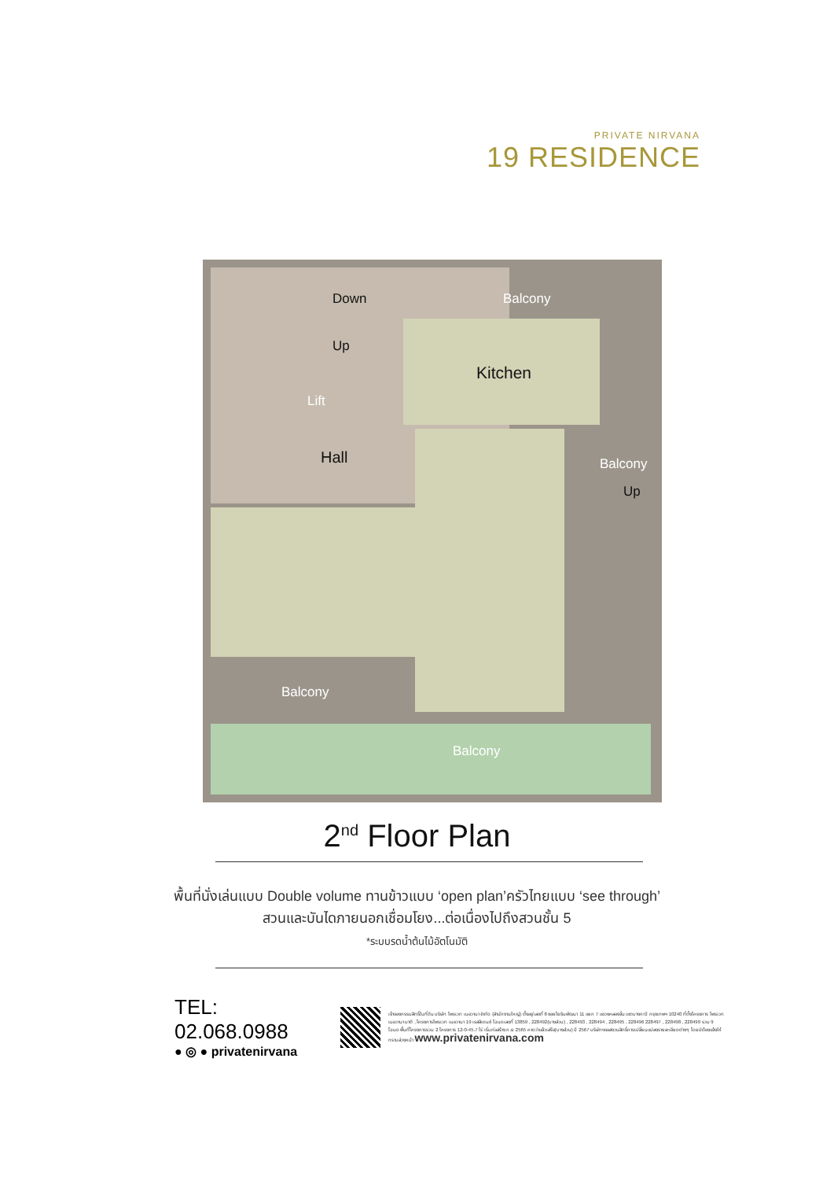PRIVATE NIRVANA
19 RESIDENCE
Balcony
Down
Up
Kitchen
Lift
Hall Balcony
Up
Balcony
Balcony
2<sup>nd</sup> Floor Plan
พื้นที่นั่งเล่นแบบ Double volume ทานข้าวแบบ ‘open plan’ครัวไทยแบบ ‘see through’
สวนและบันไดภายนอกเชื่อมโยง...ต่อเนื่องไปถึงสวนชั้น 5
*ระบบรดน้ำต้นไม้อัตโนมัติ
TEL: 02.068.0988
● ◎ ● privatenirvana
เจ้าของกรรมสิทธิ์ในที่ดิน บริษัท ไพรเวท เนอวานา จำกัด (สำนักงานใหญ่) ตั้งอยู่เลขที่ 8 ซอยโยธินพัฒนา 11 แยก 7 แขวงคลองจั่น เขตบางกะปิ กรุงเทพฯ 10240 ที่ตั้งโครงการ ไพรเวท เนอวานา มาติ , โครงการไพรเวท เนอวานา 19 เรสสิเดนซ์ โฉนดเลขที่ 13859 , 228492(บางส่วน) , 228493 , 228494 , 228495 , 228496 228497 , 228498 , 228499 รวม 9 โฉนด พื้นที่โครงการรวม 2 โครงการ 12-0-45.7 ไร่ เริ่มก่อสร้าง ก.ย 2565 คาดว่าแล้วเสร็จ(บางส่วน) ปี 2567 บริษัทฯขอสงวนสิทธิ์การเปลี่ยนแปลงรายละเอียดต่างๆ โดยมิต้องแจ้งให้ทราบล่วงหน้า www.privatenirvana.com